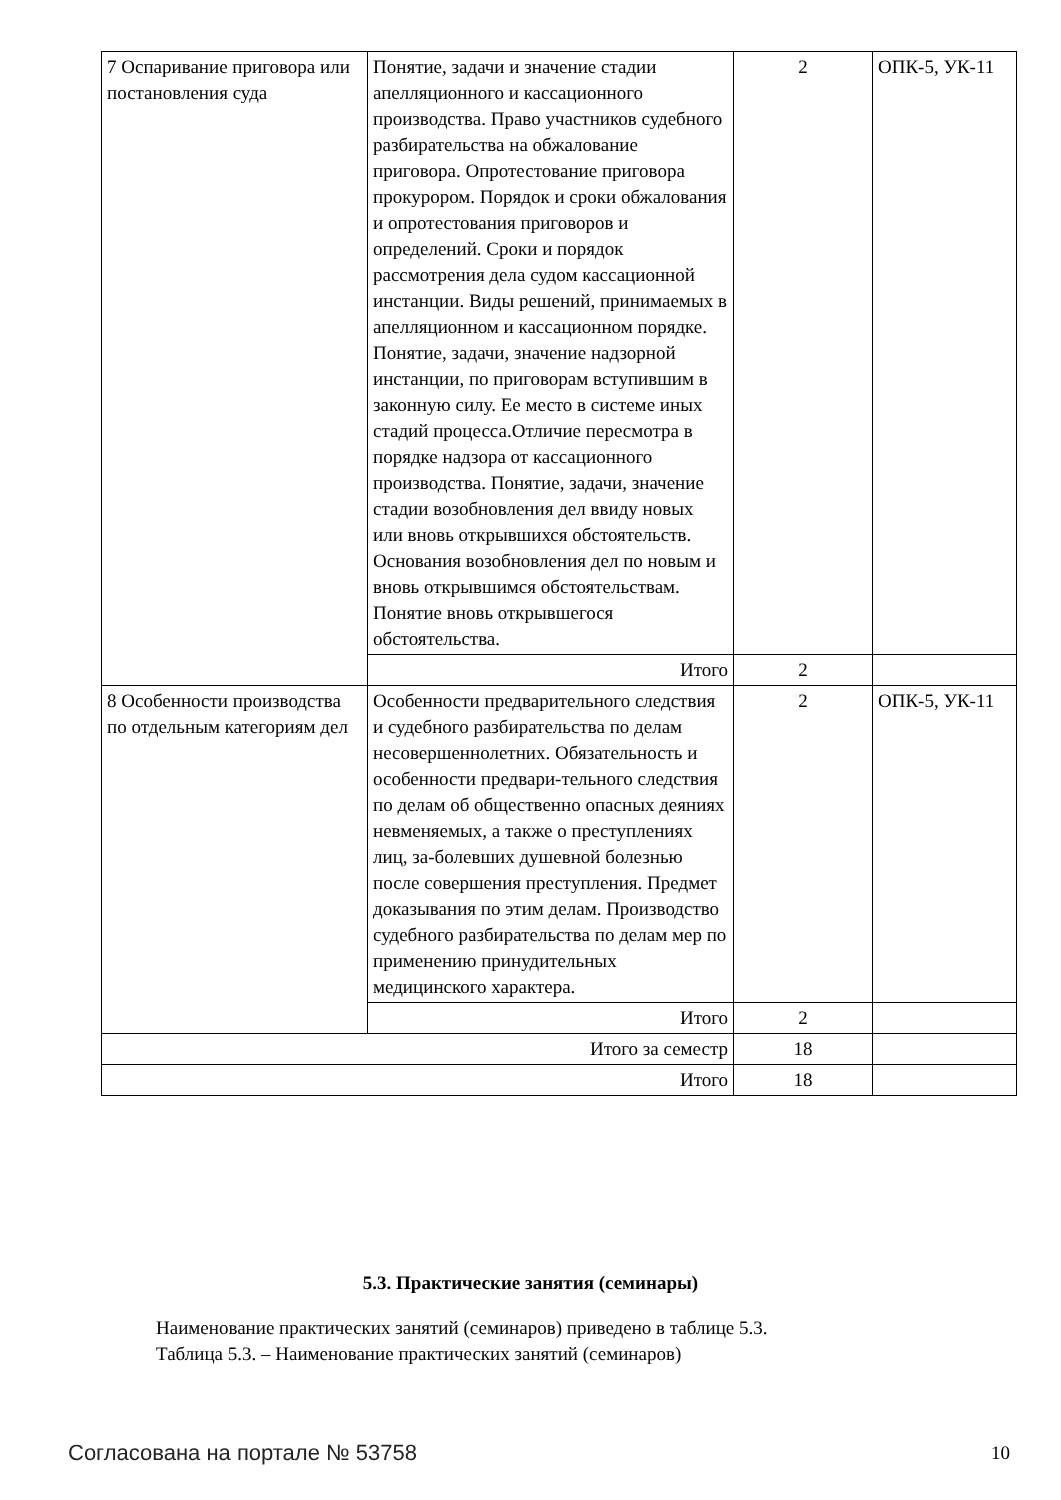| 7 Оспаривание приговора или постановления суда | Понятие, задачи и значение стадии апелляционного и кассационного производства. Право участников судебного разбирательства на обжалование приговора. Опротестование приговора прокурором. Порядок и сроки обжалования и опротестования приговоров и определений. Сроки и порядок рассмотрения дела судом кассационной инстанции. Виды решений, принимаемых в апелляционном и кассационном порядке. Понятие, задачи, значение надзорной инстанции, по приговорам вступившим в законную силу. Ее место в системе иных стадий процесса.Отличие пересмотра в порядке надзора от кассационного производства. Понятие, задачи, значение стадии возобновления дел ввиду новых или вновь открывшихся обстоятельств. Основания возобновления дел по новым и вновь открывшимся обстоятельствам. Понятие вновь открывшегося обстоятельства. | 2 | ОПК-5, УК-11 |
| | Итого | 2 | |
| 8 Особенности производства по отдельным категориям дел | Особенности предварительного следствия и судебного разбирательства по делам несовершеннолетних. Обязательность и особенности предвари-тельного следствия по делам об общественно опасных деяниях невменяемых, а также о преступлениях лиц, за-болевших душевной болезнью после совершения преступления. Предмет доказывания по этим делам. Производство судебного разбирательства по делам мер по применению принудительных медицинского характера. | 2 | ОПК-5, УК-11 |
| | Итого | 2 | |
| Итого за семестр | | 18 | |
| Итого | | 18 | |
5.3. Практические занятия (семинары)
Наименование практических занятий (семинаров) приведено в таблице 5.3.
Таблица 5.3. – Наименование практических занятий (семинаров)
Согласована на портале № 53758 10